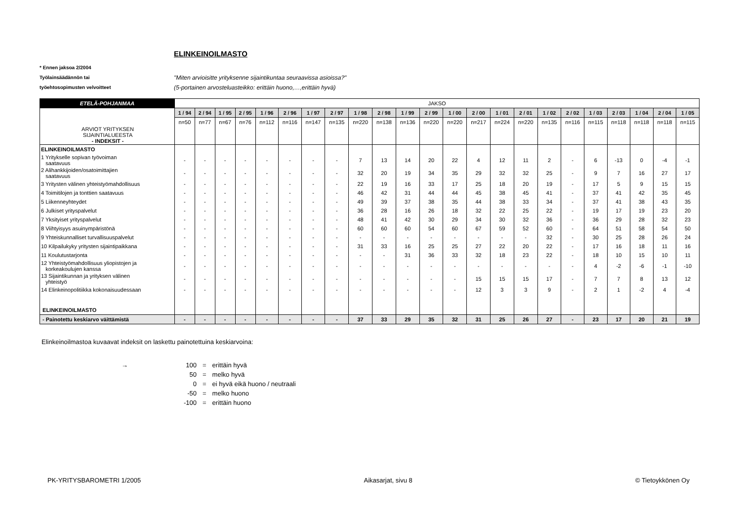ELINKEINOILMASTO
* Ennen jaksoa 2/2004
Työlainsäädännön tai
"Miten arvioisitte yrityksenne sijaintikuntaa seuraavissa asioissa?"
työehtosopimusten velvoitteet
(5-portainen arvosteluasteikko: erittäin huono,…,erittäin hyvä)
| ETELÄ-POHJANMAA | JAKSO | | | | | | | | | | | | | | | | | | | | | | |
| ARVIOT YRITYKSEN SIJAINTIALUEESTA - INDEKSIT - | 1 / 94 | 2 / 94 | 1 / 95 | 2 / 95 | 1 / 96 | 2 / 96 | 1 / 97 | 2 / 97 | 1 / 98 | 2 / 98 | 1 / 99 | 2 / 99 | 1 / 00 | 2 / 00 | 1 / 01 | 2 / 01 | 1 / 02 | 2 / 02 | 1 / 03 | 2 / 03 | 1 / 04 | 2 / 04 | 1 / 05 |
| | n=50 | n=77 | n=67 | n=76 | n=112 | n=116 | n=147 | n=135 | n=220 | n=138 | n=136 | n=220 | n=220 | n=217 | n=224 | n=220 | n=135 | n=116 | n=115 | n=118 | n=118 | n=118 | n=115 |
| ELINKEINOILMASTO | | | | | | | | | | | | | | | | | | | | | | | |
| 1 Yritykselle sopivan työvoiman saatavuus | - | - | - | - | - | - | - | - | 7 | 13 | 14 | 20 | 22 | 4 | 12 | 11 | 2 | - | 6 | -13 | 0 | -4 | -1 |
| 2 Alihankkijoiden/osatoimittajien saatavuus | - | - | - | - | - | - | - | - | 32 | 20 | 19 | 34 | 35 | 29 | 32 | 32 | 25 | - | 9 | 7 | 16 | 27 | 17 |
| 3 Yritysten välinen yhteistyömahdollisuus | - | - | - | - | - | - | - | - | 22 | 19 | 16 | 33 | 17 | 25 | 18 | 20 | 19 | - | 17 | 5 | 9 | 15 | 15 |
| 4 Toimitilojen ja tonttien saatavuus | - | - | - | - | - | - | - | - | 46 | 42 | 31 | 44 | 44 | 45 | 38 | 45 | 41 | - | 37 | 41 | 42 | 35 | 45 |
| 5 Liikenneyhteydet | - | - | - | - | - | - | - | - | 49 | 39 | 37 | 38 | 35 | 44 | 38 | 33 | 34 | - | 37 | 41 | 38 | 43 | 35 |
| 6 Julkiset yrityspalvelut | - | - | - | - | - | - | - | - | 36 | 28 | 16 | 26 | 18 | 32 | 22 | 25 | 22 | - | 19 | 17 | 19 | 23 | 20 |
| 7 Yksityiset yrityspalvelut | - | - | - | - | - | - | - | - | 48 | 41 | 42 | 30 | 29 | 34 | 30 | 32 | 36 | - | 36 | 29 | 28 | 32 | 23 |
| 8 Viihtyisyys asuinympäristönä | - | - | - | - | - | - | - | - | 60 | 60 | 60 | 54 | 60 | 67 | 59 | 52 | 60 | - | 64 | 51 | 58 | 54 | 50 |
| 9 Yhteiskunnalliset turvallisuuspalvelut | - | - | - | - | - | - | - | - | - | - | - | - | - | - | - | - | 32 | - | 30 | 25 | 28 | 26 | 24 |
| 10 Kilpailukyky yritysten sijaintipaikkana | - | - | - | - | - | - | - | - | 31 | 33 | 16 | 25 | 25 | 27 | 22 | 20 | 22 | - | 17 | 16 | 18 | 11 | 16 |
| 11 Koulutustarjonta | - | - | - | - | - | - | - | - | - | - | 31 | 36 | 33 | 32 | 18 | 23 | 22 | - | 18 | 10 | 15 | 10 | 11 |
| 12 Yhteistyömahdollisuus yliopistojen ja korkeakoulujen kanssa | - | - | - | - | - | - | - | - | - | - | - | - | - | - | - | - | - | - | 4 | -2 | -6 | -1 | -10 |
| 13 Sijaintikunnan ja yrityksen välinen yhteistyö | - | - | - | - | - | - | - | - | - | - | - | - | - | 15 | 15 | 15 | 17 | - | 7 | 7 | 8 | 13 | 12 |
| 14 Elinkeinopolitiikka kokonaisuudessaan | - | - | - | - | - | - | - | - | - | - | - | - | - | 12 | 3 | 3 | 9 | - | 2 | 1 | -2 | 4 | -4 |
| ELINKEINOILMASTO | | | | | | | | | | | | | | | | | | | | | | | |
| - Painotettu keskiarvo väittämistä | - | - | - | - | - | - | - | - | 37 | 33 | 29 | 35 | 32 | 31 | 25 | 26 | 27 | - | 23 | 17 | 20 | 21 | 19 |
Elinkeinoilmastoa kuvaavat indeksit on laskettu painotettuina keskiarvoina:
| → | 100 | = | erittäin hyvä |
| | 50 | = | melko hyvä |
| | 0 | = | ei hyvä eikä huono / neutraali |
| | -50 | = | melko huono |
| | -100 | = | erittäin huono |
PK-YRITYSBAROMETRI 1/2005 Aikasarjat, sivu 8 © Tietoykkönen Oy